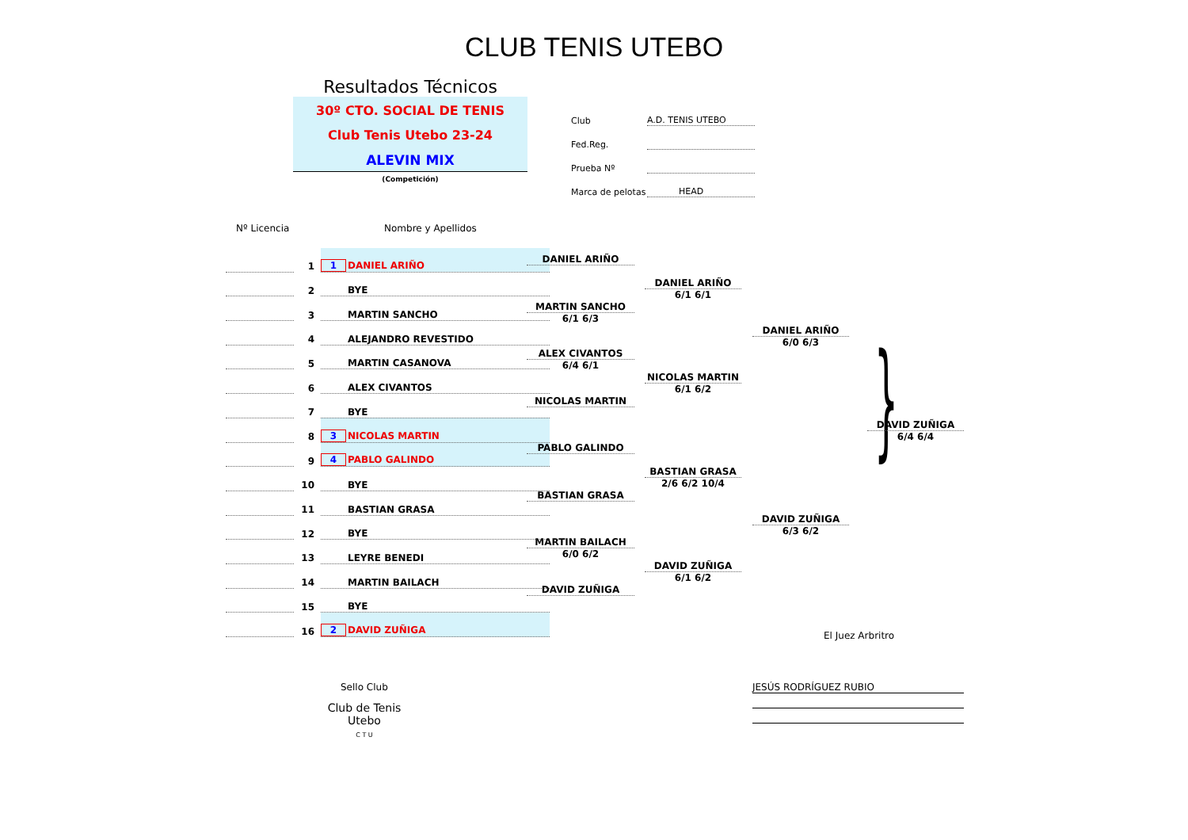CLUB TENIS UTEBO
Resultados Técnicos
30º CTO. SOCIAL DE TENIS
Club Tenis Utebo 23-24
ALEVIN MIX
(Competición)
Club A.D. TENIS UTEBO
Fed.Reg.
Prueba Nº
Marca de pelotas HEAD
Nº Licencia Nombre y Apellidos
| | 1 | 1 DANIEL ARIÑO |
| | 2 | BYE |
| | 3 | MARTIN SANCHO |
| | 4 | ALEJANDRO REVESTIDO |
| | 5 | MARTIN CASANOVA |
| | 6 | ALEX CIVANTOS |
| | 7 | BYE |
| | 8 | 3 NICOLAS MARTIN |
| | 9 | 4 PABLO GALINDO |
| | 10 | BYE |
| | 11 | BASTIAN GRASA |
| | 12 | BYE |
| | 13 | LEYRE BENEDI |
| | 14 | MARTIN BAILACH |
| | 15 | BYE |
| | 16 | 2 DAVID ZUÑIGA |
DANIEL ARIÑO
MARTIN SANCHO
6/1 6/3
ALEX CIVANTOS
6/4 6/1
NICOLAS MARTIN
PABLO GALINDO
BASTIAN GRASA
MARTIN BAILACH
6/0 6/2
DAVID ZUÑIGA
DANIEL ARIÑO
6/1 6/1
NICOLAS MARTIN
6/1 6/2
BASTIAN GRASA
2/6 6/2 10/4
DAVID ZUÑIGA
6/1 6/2
DANIEL ARIÑO
6/0 6/3
DAVID ZUÑIGA
6/3 6/2
}
DAVID ZUÑIGA
6/4 6/4
El Juez Arbritro
JESÚS RODRÍGUEZ RUBIO
Sello Club
Club de Tenis Utebo
C T U